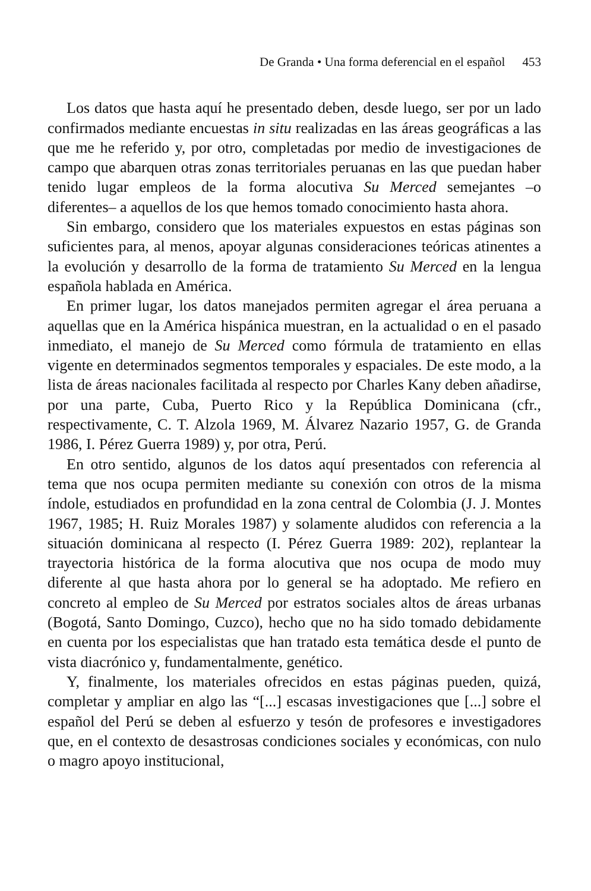De Granda • Una forma deferencial en el español 453
Los datos que hasta aquí he presentado deben, desde luego, ser por un lado confirmados mediante encuestas in situ realizadas en las áreas geográficas a las que me he referido y, por otro, completadas por medio de investigaciones de campo que abarquen otras zonas territoriales peruanas en las que puedan haber tenido lugar empleos de la forma alocutiva Su Merced semejantes –o diferentes– a aquellos de los que hemos tomado conocimiento hasta ahora.
Sin embargo, considero que los materiales expuestos en estas páginas son suficientes para, al menos, apoyar algunas consideraciones teóricas atinentes a la evolución y desarrollo de la forma de tratamiento Su Merced en la lengua española hablada en América.
En primer lugar, los datos manejados permiten agregar el área peruana a aquellas que en la América hispánica muestran, en la actualidad o en el pasado inmediato, el manejo de Su Merced como fórmula de tratamiento en ellas vigente en determinados segmentos temporales y espaciales. De este modo, a la lista de áreas nacionales facilitada al respecto por Charles Kany deben añadirse, por una parte, Cuba, Puerto Rico y la República Dominicana (cfr., respectivamente, C. T. Alzola 1969, M. Álvarez Nazario 1957, G. de Granda 1986, I. Pérez Guerra 1989) y, por otra, Perú.
En otro sentido, algunos de los datos aquí presentados con referencia al tema que nos ocupa permiten mediante su conexión con otros de la misma índole, estudiados en profundidad en la zona central de Colombia (J. J. Montes 1967, 1985; H. Ruiz Morales 1987) y solamente aludidos con referencia a la situación dominicana al respecto (I. Pérez Guerra 1989: 202), replantear la trayectoria histórica de la forma alocutiva que nos ocupa de modo muy diferente al que hasta ahora por lo general se ha adoptado. Me refiero en concreto al empleo de Su Merced por estratos sociales altos de áreas urbanas (Bogotá, Santo Domingo, Cuzco), hecho que no ha sido tomado debidamente en cuenta por los especialistas que han tratado esta temática desde el punto de vista diacrónico y, fundamentalmente, genético.
Y, finalmente, los materiales ofrecidos en estas páginas pueden, quizá, completar y ampliar en algo las “[...] escasas investigaciones que [...] sobre el español del Perú se deben al esfuerzo y tesón de profesores e investigadores que, en el contexto de desastrosas condiciones sociales y económicas, con nulo o magro apoyo institucional,